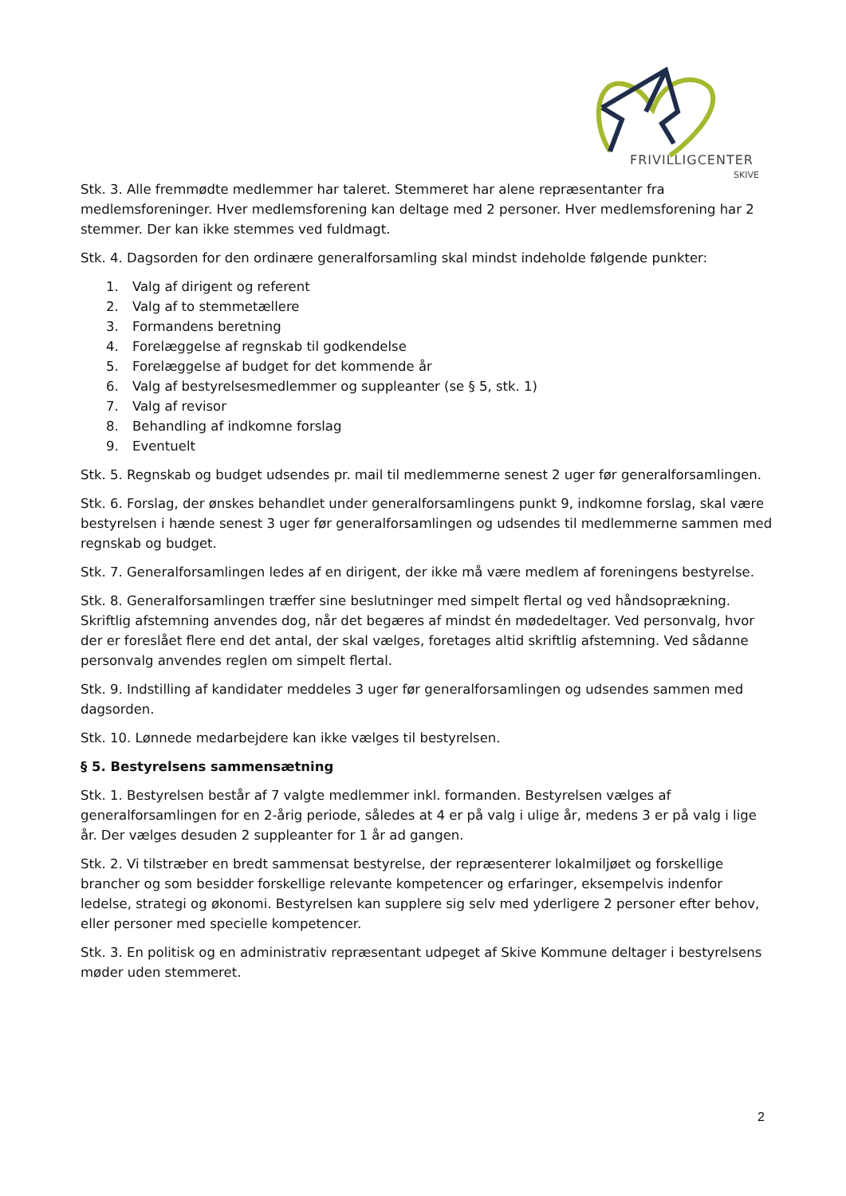FRIVILLIGCENTER
SKIVE
Stk. 3. Alle fremmødte medlemmer har taleret. Stemmeret har alene repræsentanter fra medlemsforeninger. Hver medlemsforening kan deltage med 2 personer. Hver medlemsforening har 2 stemmer. Der kan ikke stemmes ved fuldmagt.
Stk. 4. Dagsorden for den ordinære generalforsamling skal mindst indeholde følgende punkter:
1. Valg af dirigent og referent
2. Valg af to stemmetællere
3. Formandens beretning
4. Forelæggelse af regnskab til godkendelse
5. Forelæggelse af budget for det kommende år
6. Valg af bestyrelsesmedlemmer og suppleanter (se § 5, stk. 1)
7. Valg af revisor
8. Behandling af indkomne forslag
9. Eventuelt
Stk. 5. Regnskab og budget udsendes pr. mail til medlemmerne senest 2 uger før generalforsamlingen.
Stk. 6. Forslag, der ønskes behandlet under generalforsamlingens punkt 9, indkomne forslag, skal være bestyrelsen i hænde senest 3 uger før generalforsamlingen og udsendes til medlemmerne sammen med regnskab og budget.
Stk. 7. Generalforsamlingen ledes af en dirigent, der ikke må være medlem af foreningens bestyrelse.
Stk. 8. Generalforsamlingen træffer sine beslutninger med simpelt flertal og ved håndsoprækning. Skriftlig afstemning anvendes dog, når det begæres af mindst én mødedeltager. Ved personvalg, hvor der er foreslået flere end det antal, der skal vælges, foretages altid skriftlig afstemning. Ved sådanne personvalg anvendes reglen om simpelt flertal.
Stk. 9. Indstilling af kandidater meddeles 3 uger før generalforsamlingen og udsendes sammen med dagsorden.
Stk. 10. Lønnede medarbejdere kan ikke vælges til bestyrelsen.
§ 5. Bestyrelsens sammensætning
Stk. 1. Bestyrelsen består af 7 valgte medlemmer inkl. formanden. Bestyrelsen vælges af generalforsamlingen for en 2-årig periode, således at 4 er på valg i ulige år, medens 3 er på valg i lige år. Der vælges desuden 2 suppleanter for 1 år ad gangen.
Stk. 2. Vi tilstræber en bredt sammensat bestyrelse, der repræsenterer lokalmiljøet og forskellige brancher og som besidder forskellige relevante kompetencer og erfaringer, eksempelvis indenfor ledelse, strategi og økonomi. Bestyrelsen kan supplere sig selv med yderligere 2 personer efter behov, eller personer med specielle kompetencer.
Stk. 3. En politisk og en administrativ repræsentant udpeget af Skive Kommune deltager i bestyrelsens møder uden stemmeret.
2